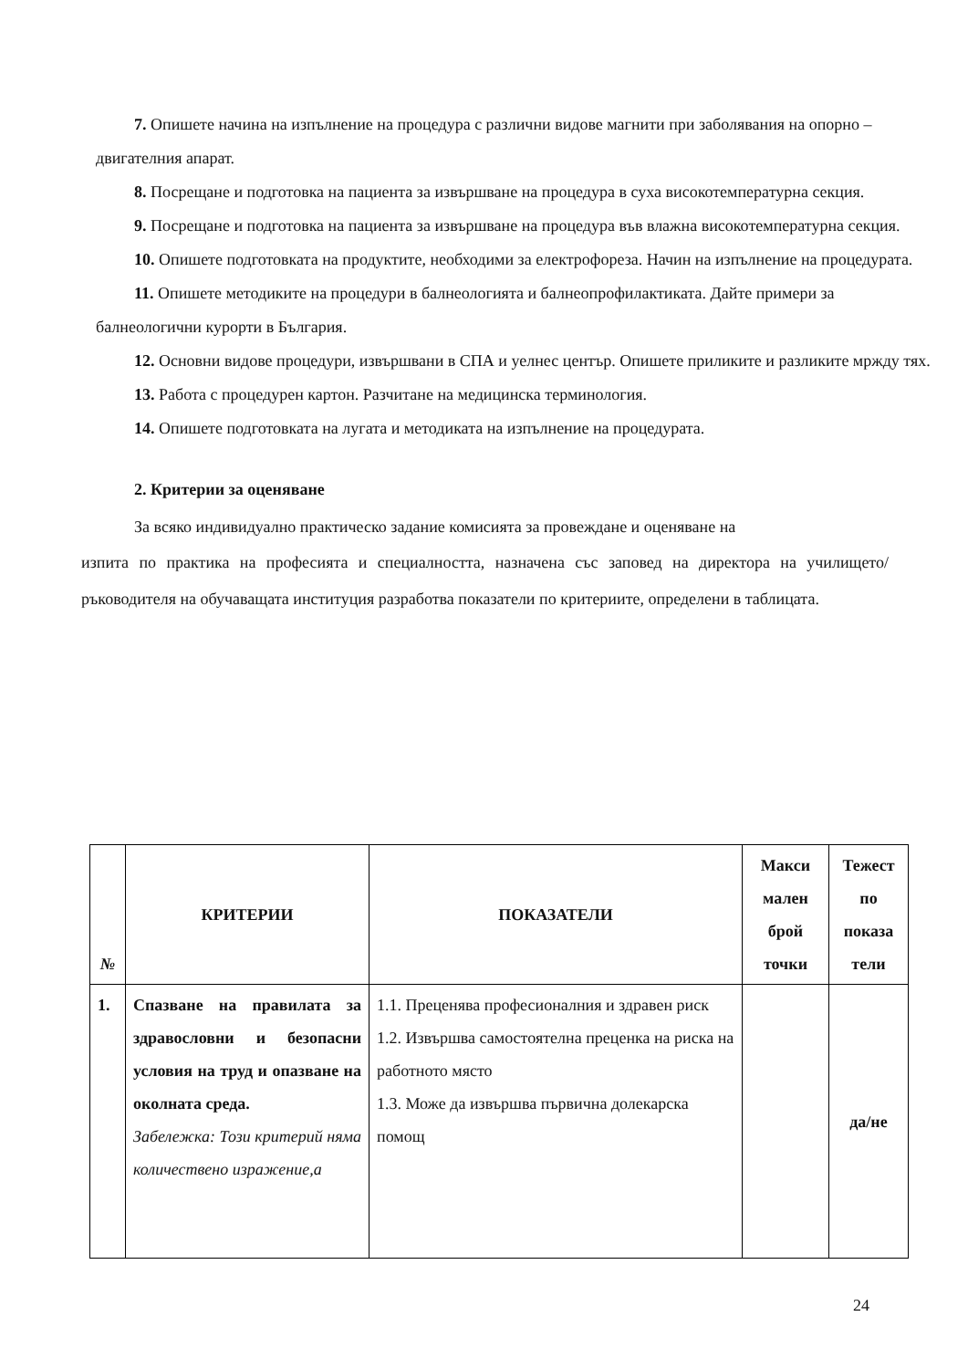7. Опишете начина на изпълнение на процедура с различни видове магнити при заболявания на опорно – двигателния апарат.
8. Посрещане и подготовка на пациента за извършване на процедура в суха високотемпературна секция.
9. Посрещане и подготовка на пациента за извършване на процедура във влажна високотемпературна секция.
10. Опишете подготовката на продуктите, необходими за електрофореза. Начин на изпълнение на процедурата.
11. Опишете методиките на процедури в балнеологията и балнеопрофилактиката. Дайте примери за балнеологични курорти в България.
12. Основни видове процедури, извършвани в СПА и уелнес център. Опишете приликите и разликите мржду тях.
13. Работа с процедурен картон. Разчитане на медицинска терминология.
14. Опишете подготовката на лугата и методиката на изпълнение на процедурата.
2. Критерии за оценяване
За всяко индивидуално практическо задание комисията за провеждане и оценяване на
изпита по практика на професията и специалността, назначена със заповед на директора на училището/ръководителя на обучаващата институция разработва показатели по критериите, определени в таблицата.
| № | КРИТЕРИИ | ПОКАЗАТЕЛИ | Макси малeн брой точки | Тежест по показа тели |
| --- | --- | --- | --- | --- |
| 1. | Спазване на правилата за здравословни и безопасни условия на труд и опазване на околната среда. Забележка: Този критерий няма количествено изражение,а | 1.1. Преценява професионалния и здравен риск 1.2. Извършва самостоятелна преценка на риска на работното място 1.3. Може да извършва първична долекарска помощ | | да/не |
24